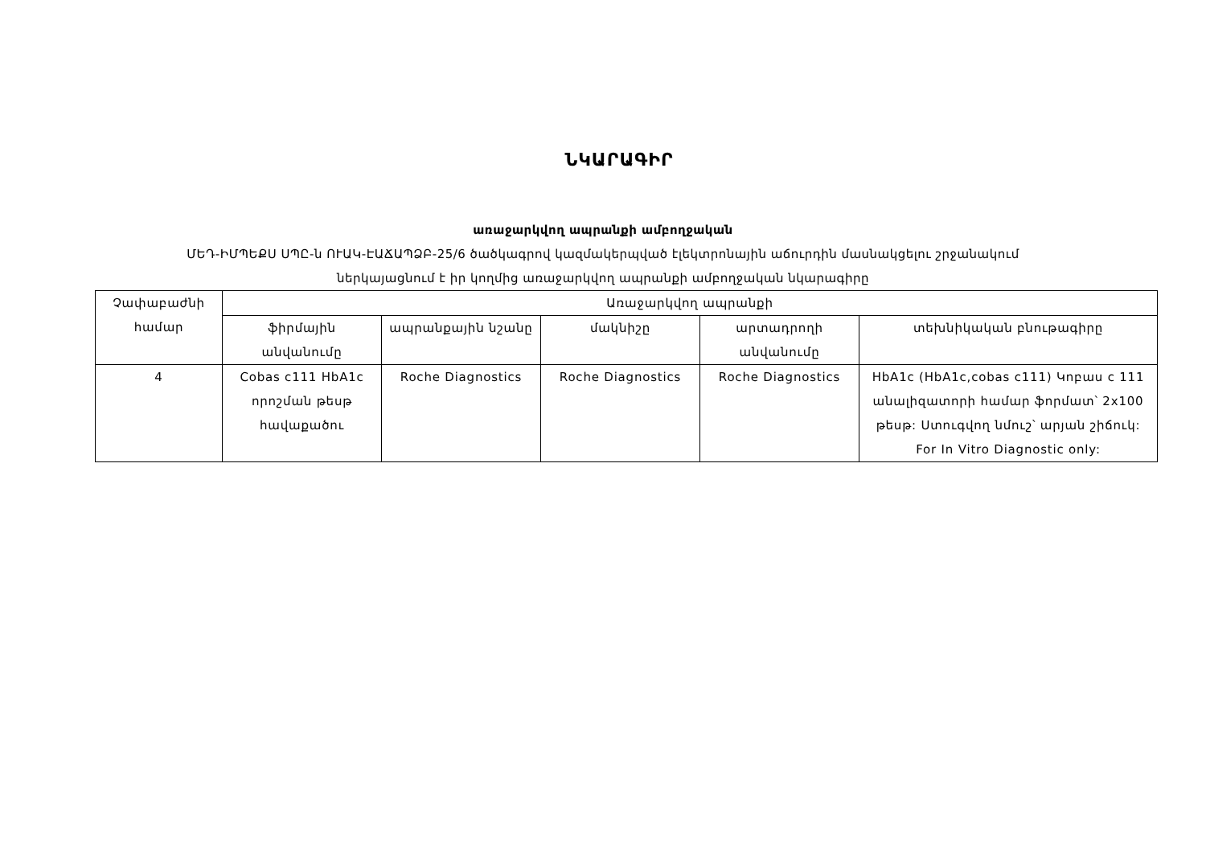ՆԿԱՐԱԳԻՐ
առաջարկվող ապրանքի ամբողջական
ՄԵԴ-ԻՄՊԵՔՍ ՍՊԸ-ն ՈՒԱԿ-ԷԱՃԱՊՁԲ-25/6 ծածկագրով կազմակերպված էլեկտրոնային աճուրդին մասնակցելու շրջանակում
ներկայացնում է իր կողմից առաջարկվող ապրանքի ամբողջական նկարագիրը
| Չափաբաժնի համար | Առաջարկվող ապրանքի | | | | |
| --- | --- | --- | --- | --- | --- |
| | ֆիրմային անվանումը | ապրանքային նշանը | մակնիշը | արտադրողի անվանումը | տեխնիկական բնութագիրը |
| 4 | Cobas c111 HbA1c որոշման թեսթ հավաքածու | Roche Diagnostics | Roche Diagnostics | Roche Diagnostics | HbA1c (HbA1c,cobas c111) Կոբաս c 111 անալիզատորի համար ֆորմատ՝ 2x100 թեսթ: Ստուգվող նմուշ՝ արյան շիճուկ: For In Vitro Diagnostic only: |